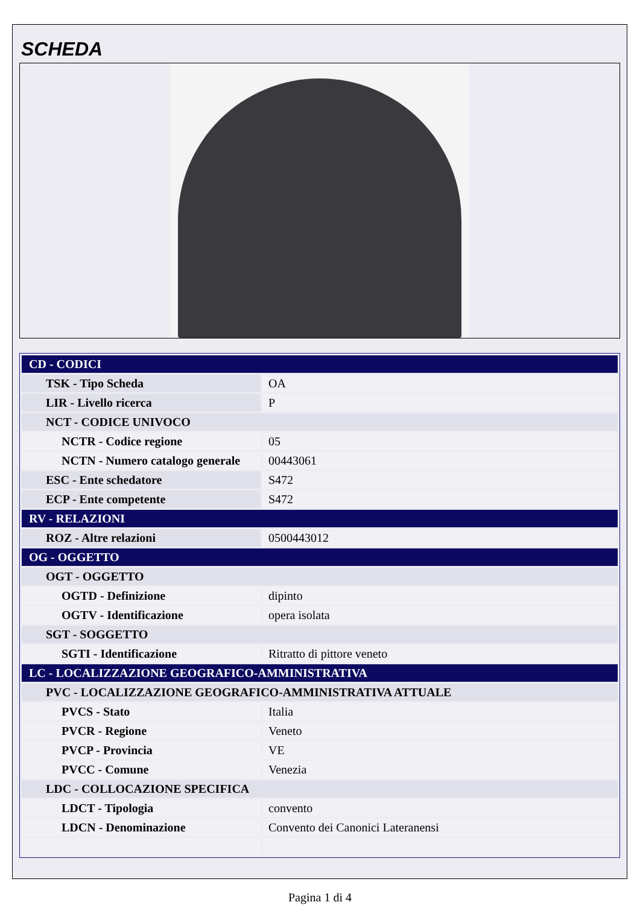SCHEDA
| CD - CODICI | |
| TSK - Tipo Scheda | OA |
| LIR - Livello ricerca | P |
| NCT - CODICE UNIVOCO | |
| NCTR - Codice regione | 05 |
| NCTN - Numero catalogo generale | 00443061 |
| ESC - Ente schedatore | S472 |
| ECP - Ente competente | S472 |
| RV - RELAZIONI | |
| ROZ - Altre relazioni | 0500443012 |
| OG - OGGETTO | |
| OGT - OGGETTO | |
| OGTD - Definizione | dipinto |
| OGTV - Identificazione | opera isolata |
| SGT - SOGGETTO | |
| SGTI - Identificazione | Ritratto di pittore veneto |
| LC - LOCALIZZAZIONE GEOGRAFICO-AMMINISTRATIVA | |
| PVC - LOCALIZZAZIONE GEOGRAFICO-AMMINISTRATIVA ATTUALE | |
| PVCS - Stato | Italia |
| PVCR - Regione | Veneto |
| PVCP - Provincia | VE |
| PVCC - Comune | Venezia |
| LDC - COLLOCAZIONE SPECIFICA | |
| LDCT - Tipologia | convento |
| LDCN - Denominazione | Convento dei Canonici Lateranensi |
Pagina 1 di 4